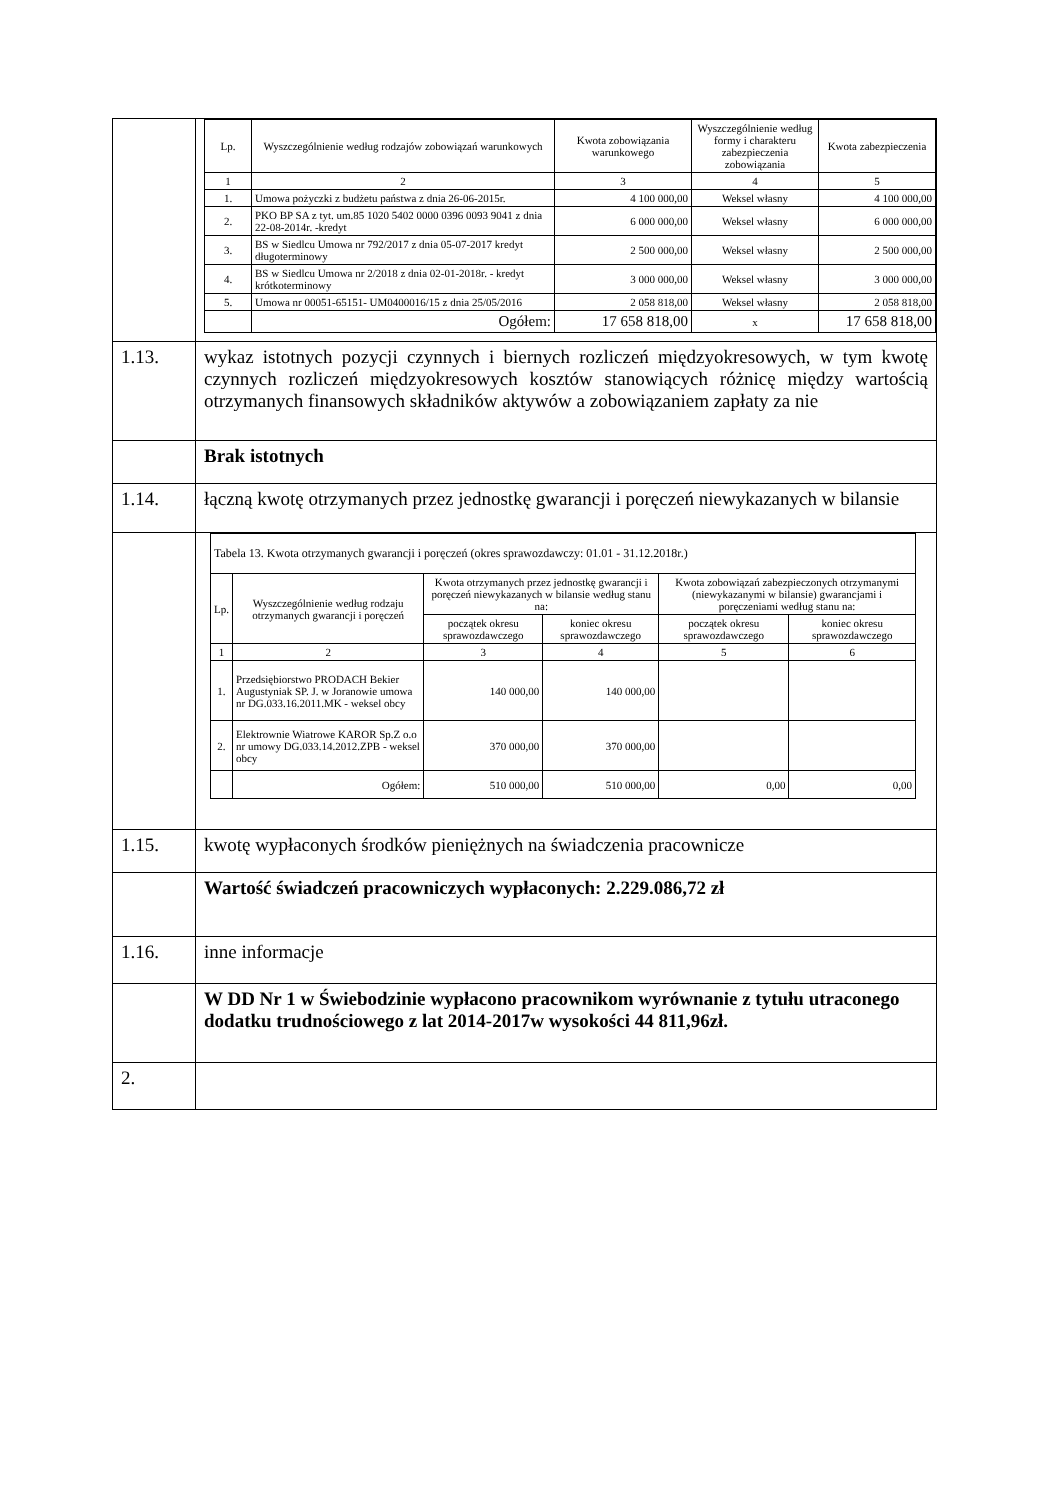| | / Lp. / Wyszczególnienie według rodzajów zobowiązań warunkowych / Kwota zobowiązania warunkowego / Wyszczególnienie według formy i charakteru zabezpieczenia zobowiązania / Kwota zabezpieczenia / / --- / --- / --- / --- / --- / / 1 / 2 / 3 / 4 / 5 / / 1. / Umowa pożyczki z budżetu państwa z dnia 26-06-2015r. / 4 100 000,00 / Weksel własny / 4 100 000,00 / / 2. / PKO BP SA z tyt. um.85 1020 5402 0000 0396 0093 9041 z dnia 22-08-2014r. -kredyt / 6 000 000,00 / Weksel własny / 6 000 000,00 / / 3. / BS w Siedlcu Umowa nr 792/2017 z dnia 05-07-2017 kredyt długoterminowy / 2 500 000,00 / Weksel własny / 2 500 000,00 / / 4. / BS w Siedlcu Umowa nr 2/2018 z dnia 02-01-2018r. - kredyt krótkoterminowy / 3 000 000,00 / Weksel własny / 3 000 000,00 / / 5. / Umowa nr 00051-65151- UM0400016/15 z dnia 25/05/2016 / 2 058 818,00 / Weksel własny / 2 058 818,00 / / / Ogółem: / 17 658 818,00 / x / 17 658 818,00 / |
| 1.13. | wykaz istotnych pozycji czynnych i biernych rozliczeń międzyokresowych, w tym kwotę czynnych rozliczeń międzyokresowych kosztów stanowiących różnicę między wartością otrzymanych finansowych składników aktywów a zobowiązaniem zapłaty za nie |
| | Brak istotnych |
| 1.14. | łączną kwotę otrzymanych przez jednostkę gwarancji i poręczeń niewykazanych w bilansie |
| | / Tabela 13. Kwota otrzymanych gwarancji i poręczeń (okres sprawozdawczy: 01.01 - 31.12.2018r.) / / / / / / / Lp. / Wyszczególnienie według rodzaju otrzymanych gwarancji i poręczeń / Kwota otrzymanych przez jednostkę gwarancji i poręczeń niewykazanych w bilansie według stanu na: / / Kwota zobowiązań zabezpieczonych otrzymanymi (niewykazanymi w bilansie) gwarancjami i poręczeniami według stanu na: / / / / / początek okresu sprawozdawczego / koniec okresu sprawozdawczego / początek okresu sprawozdawczego / koniec okresu sprawozdawczego / / 1 / 2 / 3 / 4 / 5 / 6 / / 1. / Przedsiębiorstwo PRODACH Bekier Augustyniak SP. J. w Joranowie umowa nr DG.033.16.2011.MK - weksel obcy / 140 000,00 / 140 000,00 / / / / 2. / Elektrownie Wiatrowe KAROR Sp.Z o.o nr umowy DG.033.14.2012.ZPB - weksel obcy / 370 000,00 / 370 000,00 / / / / / Ogółem: / 510 000,00 / 510 000,00 / 0,00 / 0,00 / |
| 1.15. | kwotę wypłaconych środków pieniężnych na świadczenia pracownicze |
| | Wartość świadczeń pracowniczych wypłaconych: 2.229.086,72 zł |
| 1.16. | inne informacje |
| | W DD Nr 1 w Świebodzinie wypłacono pracownikom wyrównanie z tytułu utraconego dodatku trudnościowego z lat 2014-2017w wysokości 44 811,96zł. |
| 2. | |